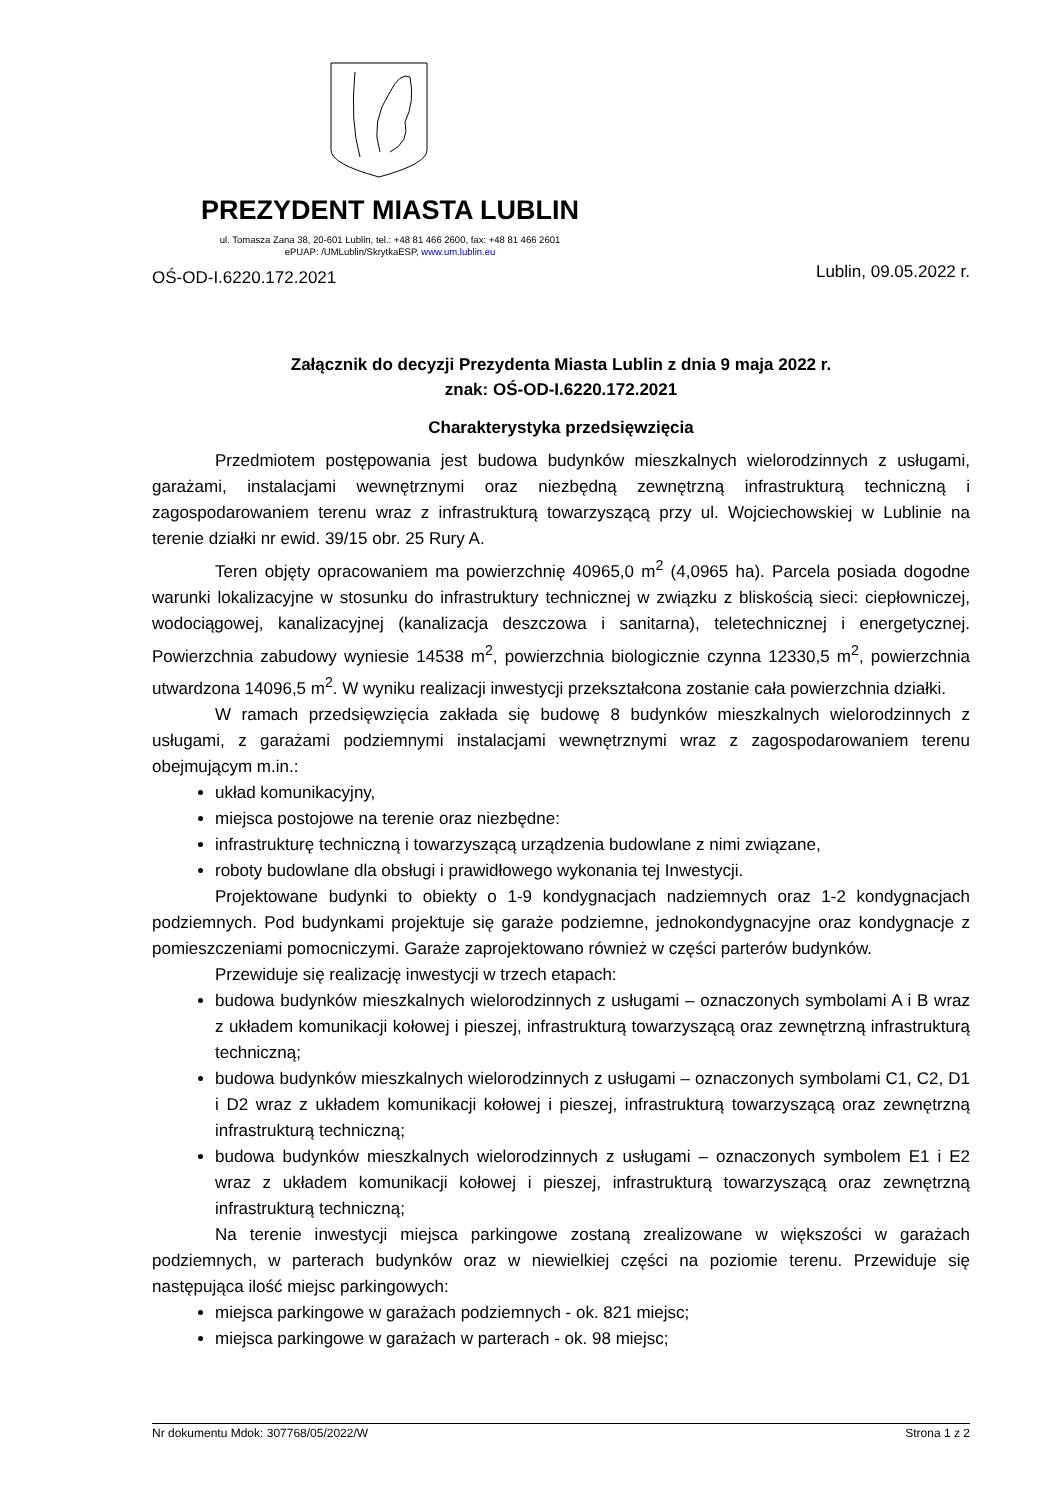PREZYDENT MIASTA LUBLIN
ul. Tomasza Zana 38, 20-601 Lublin, tel.: +48 81 466 2600, fax: +48 81 466 2601
ePUAP: /UMLublin/SkrytkaESP, www.um.lublin.eu
OŚ-OD-I.6220.172.2021 Lublin, 09.05.2022 r.
Załącznik do decyzji Prezydenta Miasta Lublin z dnia 9 maja 2022 r.
znak: OŚ-OD-I.6220.172.2021
Charakterystyka przedsięwzięcia
Przedmiotem postępowania jest budowa budynków mieszkalnych wielorodzinnych z usługami, garażami, instalacjami wewnętrznymi oraz niezbędną zewnętrzną infrastrukturą techniczną i zagospodarowaniem terenu wraz z infrastrukturą towarzyszącą przy ul. Wojciechowskiej w Lublinie na terenie działki nr ewid. 39/15 obr. 25 Rury A.
Teren objęty opracowaniem ma powierzchnię 40965,0 m<sup>2</sup> (4,0965 ha). Parcela posiada dogodne warunki lokalizacyjne w stosunku do infrastruktury technicznej w związku z bliskością sieci: ciepłowniczej, wodociągowej, kanalizacyjnej (kanalizacja deszczowa i sanitarna), teletechnicznej i energetycznej. Powierzchnia zabudowy wyniesie 14538 m<sup>2</sup>, powierzchnia biologicznie czynna 12330,5 m<sup>2</sup>, powierzchnia utwardzona 14096,5 m<sup>2</sup>. W wyniku realizacji inwestycji przekształcona zostanie cała powierzchnia działki.
W ramach przedsięwzięcia zakłada się budowę 8 budynków mieszkalnych wielorodzinnych z usługami, z garażami podziemnymi instalacjami wewnętrznymi wraz z zagospodarowaniem terenu obejmującym m.in.:
układ komunikacyjny,
miejsca postojowe na terenie oraz niezbędne:
infrastrukturę techniczną i towarzyszącą urządzenia budowlane z nimi związane,
roboty budowlane dla obsługi i prawidłowego wykonania tej Inwestycji.
Projektowane budynki to obiekty o 1-9 kondygnacjach nadziemnych oraz 1-2 kondygnacjach podziemnych. Pod budynkami projektuje się garaże podziemne, jednokondygnacyjne oraz kondygnacje z pomieszczeniami pomocniczymi. Garaże zaprojektowano również w części parterów budynków.
Przewiduje się realizację inwestycji w trzech etapach:
budowa budynków mieszkalnych wielorodzinnych z usługami – oznaczonych symbolami A i B wraz z układem komunikacji kołowej i pieszej, infrastrukturą towarzyszącą oraz zewnętrzną infrastrukturą techniczną;
budowa budynków mieszkalnych wielorodzinnych z usługami – oznaczonych symbolami C1, C2, D1 i D2 wraz z układem komunikacji kołowej i pieszej, infrastrukturą towarzyszącą oraz zewnętrzną infrastrukturą techniczną;
budowa budynków mieszkalnych wielorodzinnych z usługami – oznaczonych symbolem E1 i E2 wraz z układem komunikacji kołowej i pieszej, infrastrukturą towarzyszącą oraz zewnętrzną infrastrukturą techniczną;
Na terenie inwestycji miejsca parkingowe zostaną zrealizowane w większości w garażach podziemnych, w parterach budynków oraz w niewielkiej części na poziomie terenu. Przewiduje się następująca ilość miejsc parkingowych:
miejsca parkingowe w garażach podziemnych - ok. 821 miejsc;
miejsca parkingowe w garażach w parterach - ok. 98 miejsc;
Nr dokumentu Mdok: 307768/05/2022/W Strona 1 z 2